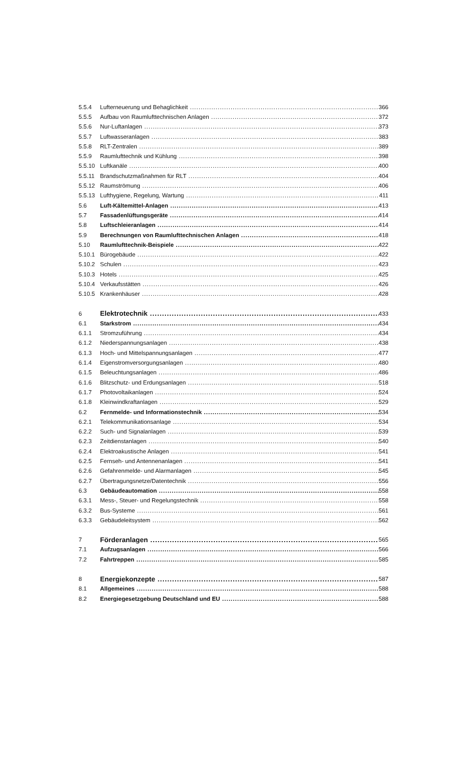5.5.4 Lufterneuerung und Behaglichkeit 366
5.5.5 Aufbau von Raumlufttechnischen Anlagen 372
5.5.6 Nur-Luftanlagen 373
5.5.7 Luftwasseranlagen 383
5.5.8 RLT-Zentralen 389
5.5.9 Raumlufttechnik und Kühlung 398
5.5.10 Luftkanäle 400
5.5.11 Brandschutzmaßnahmen für RLT 404
5.5.12 Raumströmung 406
5.5.13 Lufthygiene, Regelung, Wartung 411
5.6 Luft-Kältemittel-Anlagen 413
5.7 Fassadenlüftungsgeräte 414
5.8 Luftschleieranlagen 414
5.9 Berechnungen von Raumlufttechnischen Anlagen 418
5.10 Raumlufttechnik-Beispiele 422
5.10.1 Bürogebäude 422
5.10.2 Schulen 423
5.10.3 Hotels 425
5.10.4 Verkaufsstätten 426
5.10.5 Krankenhäuser 428
6 Elektrotechnik 433
6.1 Starkstrom 434
6.1.1 Stromzuführung 434
6.1.2 Niederspannungsanlagen 438
6.1.3 Hoch- und Mittelspannungsanlagen 477
6.1.4 Eigenstromversorgungsanlagen 480
6.1.5 Beleuchtungsanlagen 486
6.1.6 Blitzschutz- und Erdungsanlagen 518
6.1.7 Photovoltaikanlagen 524
6.1.8 Kleinwindkraftanlagen 529
6.2 Fernmelde- und Informationstechnik 534
6.2.1 Telekommunikationsanlage 534
6.2.2 Such- und Signalanlagen 539
6.2.3 Zeitdienstanlagen 540
6.2.4 Elektroakustische Anlagen 541
6.2.5 Fernseh- und Antennenanlagen 541
6.2.6 Gefahrenmelde- und Alarmanlagen 545
6.2.7 Übertragungsnetze/Datentechnik 556
6.3 Gebäudeautomation 558
6.3.1 Mess-, Steuer- und Regelungstechnik 558
6.3.2 Bus-Systeme 561
6.3.3 Gebäudeleitsystem 562
7 Förderanlagen 565
7.1 Aufzugsanlagen 566
7.2 Fahrtreppen 585
8 Energiekonzepte 587
8.1 Allgemeines 588
8.2 Energiegesetzgebung Deutschland und EU 588